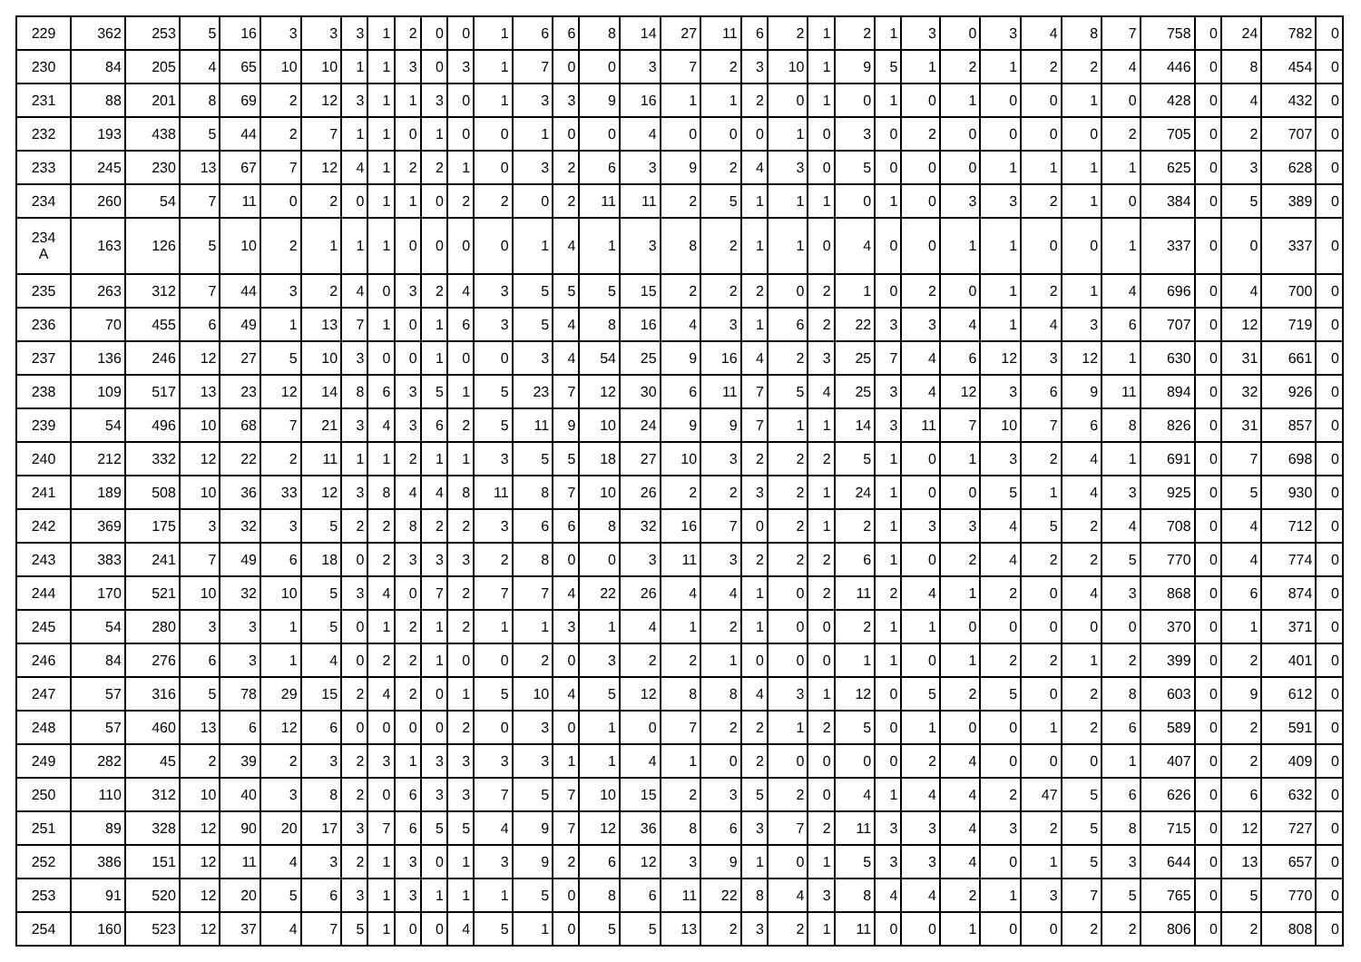| 229 | 362 | 253 | 5 | 16 | 3 | 3 | 3 | 1 | 2 | 0 | 0 | 1 | 6 | 6 | 8 | 14 | 27 | 11 | 6 | 2 | 1 | 2 | 1 | 3 | 0 | 3 | 4 | 8 | 7 | 758 | 0 | 24 | 782 | 0 |
| 230 | 84 | 205 | 4 | 65 | 10 | 10 | 1 | 1 | 3 | 0 | 3 | 1 | 7 | 0 | 0 | 3 | 7 | 2 | 3 | 10 | 1 | 9 | 5 | 1 | 2 | 1 | 2 | 2 | 4 | 446 | 0 | 8 | 454 | 0 |
| 231 | 88 | 201 | 8 | 69 | 2 | 12 | 3 | 1 | 1 | 3 | 0 | 1 | 3 | 3 | 9 | 16 | 1 | 1 | 2 | 0 | 1 | 0 | 1 | 0 | 1 | 0 | 0 | 1 | 0 | 428 | 0 | 4 | 432 | 0 |
| 232 | 193 | 438 | 5 | 44 | 2 | 7 | 1 | 1 | 0 | 1 | 0 | 0 | 1 | 0 | 0 | 4 | 0 | 0 | 0 | 1 | 0 | 3 | 0 | 2 | 0 | 0 | 0 | 0 | 2 | 705 | 0 | 2 | 707 | 0 |
| 233 | 245 | 230 | 13 | 67 | 7 | 12 | 4 | 1 | 2 | 2 | 1 | 0 | 3 | 2 | 6 | 3 | 9 | 2 | 4 | 3 | 0 | 5 | 0 | 0 | 0 | 1 | 1 | 1 | 1 | 625 | 0 | 3 | 628 | 0 |
| 234 | 260 | 54 | 7 | 11 | 0 | 2 | 0 | 1 | 1 | 0 | 2 | 2 | 0 | 2 | 11 | 11 | 2 | 5 | 1 | 1 | 1 | 0 | 1 | 0 | 3 | 3 | 2 | 1 | 0 | 384 | 0 | 5 | 389 | 0 |
| 234 A | 163 | 126 | 5 | 10 | 2 | 1 | 1 | 1 | 0 | 0 | 0 | 0 | 1 | 4 | 1 | 3 | 8 | 2 | 1 | 1 | 0 | 4 | 0 | 0 | 1 | 1 | 0 | 0 | 1 | 337 | 0 | 0 | 337 | 0 |
| 235 | 263 | 312 | 7 | 44 | 3 | 2 | 4 | 0 | 3 | 2 | 4 | 3 | 5 | 5 | 5 | 15 | 2 | 2 | 2 | 0 | 2 | 1 | 0 | 2 | 0 | 1 | 2 | 1 | 4 | 696 | 0 | 4 | 700 | 0 |
| 236 | 70 | 455 | 6 | 49 | 1 | 13 | 7 | 1 | 0 | 1 | 6 | 3 | 5 | 4 | 8 | 16 | 4 | 3 | 1 | 6 | 2 | 22 | 3 | 3 | 4 | 1 | 4 | 3 | 6 | 707 | 0 | 12 | 719 | 0 |
| 237 | 136 | 246 | 12 | 27 | 5 | 10 | 3 | 0 | 0 | 1 | 0 | 0 | 3 | 4 | 54 | 25 | 9 | 16 | 4 | 2 | 3 | 25 | 7 | 4 | 6 | 12 | 3 | 12 | 1 | 630 | 0 | 31 | 661 | 0 |
| 238 | 109 | 517 | 13 | 23 | 12 | 14 | 8 | 6 | 3 | 5 | 1 | 5 | 23 | 7 | 12 | 30 | 6 | 11 | 7 | 5 | 4 | 25 | 3 | 4 | 12 | 3 | 6 | 9 | 11 | 894 | 0 | 32 | 926 | 0 |
| 239 | 54 | 496 | 10 | 68 | 7 | 21 | 3 | 4 | 3 | 6 | 2 | 5 | 11 | 9 | 10 | 24 | 9 | 9 | 7 | 1 | 1 | 14 | 3 | 11 | 7 | 10 | 7 | 6 | 8 | 826 | 0 | 31 | 857 | 0 |
| 240 | 212 | 332 | 12 | 22 | 2 | 11 | 1 | 1 | 2 | 1 | 1 | 3 | 5 | 5 | 18 | 27 | 10 | 3 | 2 | 2 | 2 | 5 | 1 | 0 | 1 | 3 | 2 | 4 | 1 | 691 | 0 | 7 | 698 | 0 |
| 241 | 189 | 508 | 10 | 36 | 33 | 12 | 3 | 8 | 4 | 4 | 8 | 11 | 8 | 7 | 10 | 26 | 2 | 2 | 3 | 2 | 1 | 24 | 1 | 0 | 0 | 5 | 1 | 4 | 3 | 925 | 0 | 5 | 930 | 0 |
| 242 | 369 | 175 | 3 | 32 | 3 | 5 | 2 | 2 | 8 | 2 | 2 | 3 | 6 | 6 | 8 | 32 | 16 | 7 | 0 | 2 | 1 | 2 | 1 | 3 | 3 | 4 | 5 | 2 | 4 | 708 | 0 | 4 | 712 | 0 |
| 243 | 383 | 241 | 7 | 49 | 6 | 18 | 0 | 2 | 3 | 3 | 3 | 2 | 8 | 0 | 0 | 3 | 11 | 3 | 2 | 2 | 2 | 6 | 1 | 0 | 2 | 4 | 2 | 2 | 5 | 770 | 0 | 4 | 774 | 0 |
| 244 | 170 | 521 | 10 | 32 | 10 | 5 | 3 | 4 | 0 | 7 | 2 | 7 | 7 | 4 | 22 | 26 | 4 | 4 | 1 | 0 | 2 | 11 | 2 | 4 | 1 | 2 | 0 | 4 | 3 | 868 | 0 | 6 | 874 | 0 |
| 245 | 54 | 280 | 3 | 3 | 1 | 5 | 0 | 1 | 2 | 1 | 2 | 1 | 1 | 3 | 1 | 4 | 1 | 2 | 1 | 0 | 0 | 2 | 1 | 1 | 0 | 0 | 0 | 0 | 0 | 370 | 0 | 1 | 371 | 0 |
| 246 | 84 | 276 | 6 | 3 | 1 | 4 | 0 | 2 | 2 | 1 | 0 | 0 | 2 | 0 | 3 | 2 | 2 | 1 | 0 | 0 | 0 | 1 | 1 | 0 | 1 | 2 | 2 | 1 | 2 | 399 | 0 | 2 | 401 | 0 |
| 247 | 57 | 316 | 5 | 78 | 29 | 15 | 2 | 4 | 2 | 0 | 1 | 5 | 10 | 4 | 5 | 12 | 8 | 8 | 4 | 3 | 1 | 12 | 0 | 5 | 2 | 5 | 0 | 2 | 8 | 603 | 0 | 9 | 612 | 0 |
| 248 | 57 | 460 | 13 | 6 | 12 | 6 | 0 | 0 | 0 | 0 | 2 | 0 | 3 | 0 | 1 | 0 | 7 | 2 | 2 | 1 | 2 | 5 | 0 | 1 | 0 | 0 | 1 | 2 | 6 | 589 | 0 | 2 | 591 | 0 |
| 249 | 282 | 45 | 2 | 39 | 2 | 3 | 2 | 3 | 1 | 3 | 3 | 3 | 3 | 1 | 1 | 4 | 1 | 0 | 2 | 0 | 0 | 0 | 0 | 2 | 4 | 0 | 0 | 0 | 1 | 407 | 0 | 2 | 409 | 0 |
| 250 | 110 | 312 | 10 | 40 | 3 | 8 | 2 | 0 | 6 | 3 | 3 | 7 | 5 | 7 | 10 | 15 | 2 | 3 | 5 | 2 | 0 | 4 | 1 | 4 | 4 | 2 | 47 | 5 | 6 | 626 | 0 | 6 | 632 | 0 |
| 251 | 89 | 328 | 12 | 90 | 20 | 17 | 3 | 7 | 6 | 5 | 5 | 4 | 9 | 7 | 12 | 36 | 8 | 6 | 3 | 7 | 2 | 11 | 3 | 3 | 4 | 3 | 2 | 5 | 8 | 715 | 0 | 12 | 727 | 0 |
| 252 | 386 | 151 | 12 | 11 | 4 | 3 | 2 | 1 | 3 | 0 | 1 | 3 | 9 | 2 | 6 | 12 | 3 | 9 | 1 | 0 | 1 | 5 | 3 | 3 | 4 | 0 | 1 | 5 | 3 | 644 | 0 | 13 | 657 | 0 |
| 253 | 91 | 520 | 12 | 20 | 5 | 6 | 3 | 1 | 3 | 1 | 1 | 1 | 5 | 0 | 8 | 6 | 11 | 22 | 8 | 4 | 3 | 8 | 4 | 4 | 2 | 1 | 3 | 7 | 5 | 765 | 0 | 5 | 770 | 0 |
| 254 | 160 | 523 | 12 | 37 | 4 | 7 | 5 | 1 | 0 | 0 | 4 | 5 | 1 | 0 | 5 | 5 | 13 | 2 | 3 | 2 | 1 | 11 | 0 | 0 | 1 | 0 | 0 | 2 | 2 | 806 | 0 | 2 | 808 | 0 |